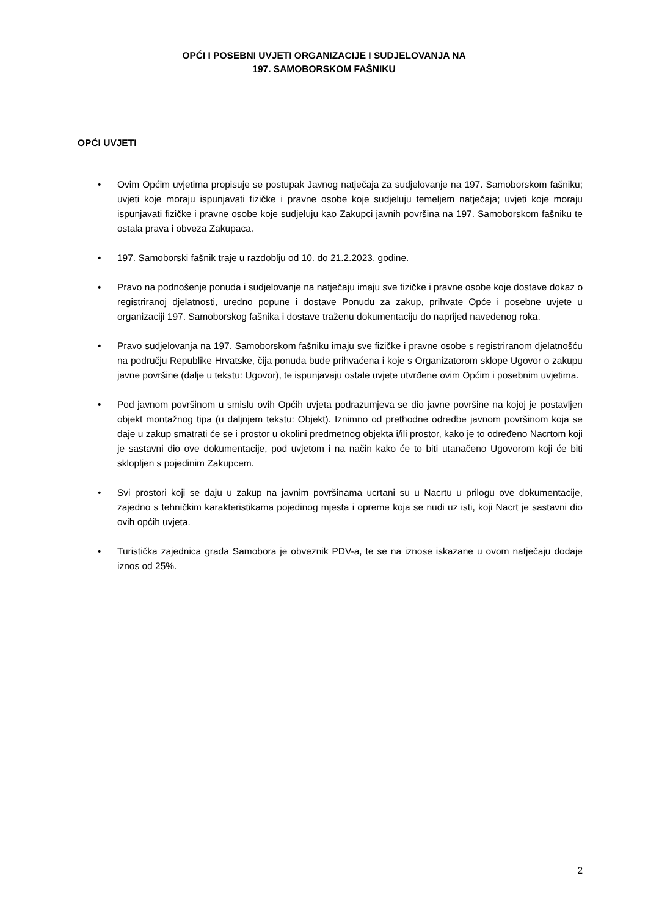OPĆI I POSEBNI UVJETI ORGANIZACIJE I SUDJELOVANJA NA
197. SAMOBORSKOM FAŠNIKU
OPĆI UVJETI
• Ovim Općim uvjetima propisuje se postupak Javnog natječaja za sudjelovanje na 197. Samoborskom fašniku; uvjeti koje moraju ispunjavati fizičke i pravne osobe koje sudjeluju temeljem natječaja; uvjeti koje moraju ispunjavati fizičke i pravne osobe koje sudjeluju kao Zakupci javnih površina na 197. Samoborskom fašniku te ostala prava i obveza Zakupaca.
• 197. Samoborski fašnik traje u razdoblju od 10. do 21.2.2023. godine.
• Pravo na podnošenje ponuda i sudjelovanje na natječaju imaju sve fizičke i pravne osobe koje dostave dokaz o registriranoj djelatnosti, uredno popune i dostave Ponudu za zakup, prihvate Opće i posebne uvjete u organizaciji 197. Samoborskog fašnika i dostave traženu dokumentaciju do naprijed navedenog roka.
• Pravo sudjelovanja na 197. Samoborskom fašniku imaju sve fizičke i pravne osobe s registriranom djelatnošću na području Republike Hrvatske, čija ponuda bude prihvaćena i koje s Organizatorom sklope Ugovor o zakupu javne površine (dalje u tekstu: Ugovor), te ispunjavaju ostale uvjete utvrđene ovim Općim i posebnim uvjetima.
• Pod javnom površinom u smislu ovih Općih uvjeta podrazumjeva se dio javne površine na kojoj je postavljen objekt montažnog tipa (u daljnjem tekstu: Objekt). Iznimno od prethodne odredbe javnom površinom koja se daje u zakup smatrati će se i prostor u okolini predmetnog objekta i/ili prostor, kako je to određeno Nacrtom koji je sastavni dio ove dokumentacije, pod uvjetom i na način kako će to biti utanačeno Ugovorom koji će biti sklopljen s pojedinim Zakupcem.
• Svi prostori koji se daju u zakup na javnim površinama ucrtani su u Nacrtu u prilogu ove dokumentacije, zajedno s tehničkim karakteristikama pojedinog mjesta i opreme koja se nudi uz isti, koji Nacrt je sastavni dio ovih općih uvjeta.
• Turistička zajednica grada Samobora je obveznik PDV-a, te se na iznose iskazane u ovom natječaju dodaje iznos od 25%.
2